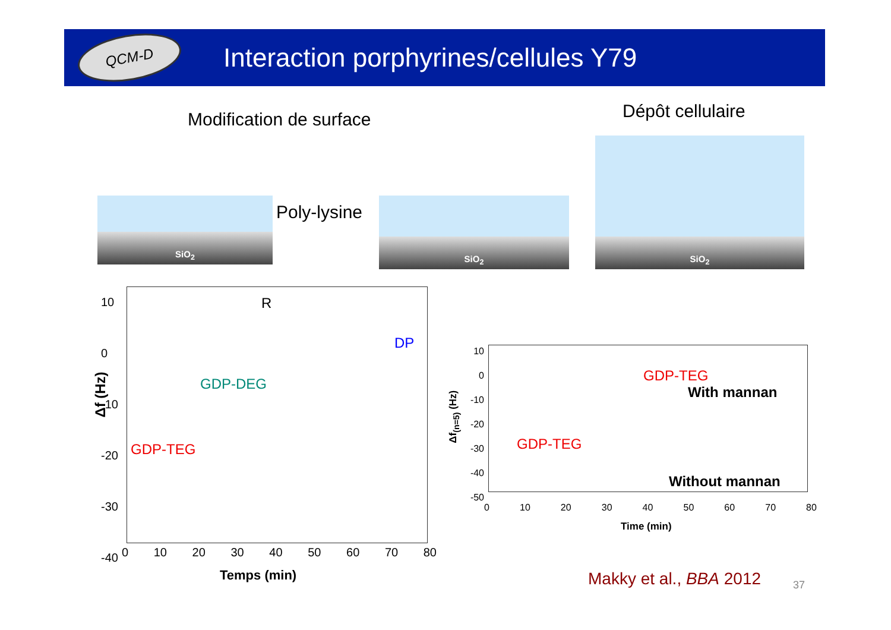QCM-D
Interaction porphyrines/cellules Y79
Modification de surface Dépôt cellulaire
SiO<sub>2</sub>
Poly-lysine
SiO<sub>2</sub>
SiO<sub>2</sub>
R
DP
GDP-DEG
GDP-TEG
Δf (Hz)
10
0
-10
-20
-30
-40
0 10 20 30 40 50 60 70 80
Temps (min)
10
0
-10
-20
-30
-40
-50
0 10 20 30 40 50 60 70 80
Time (min)
Δf<sub>(n=5)</sub> (Hz)
GDP-TEG
With mannan
GDP-TEG
Without mannan
Makky et al., BBA 2012 37